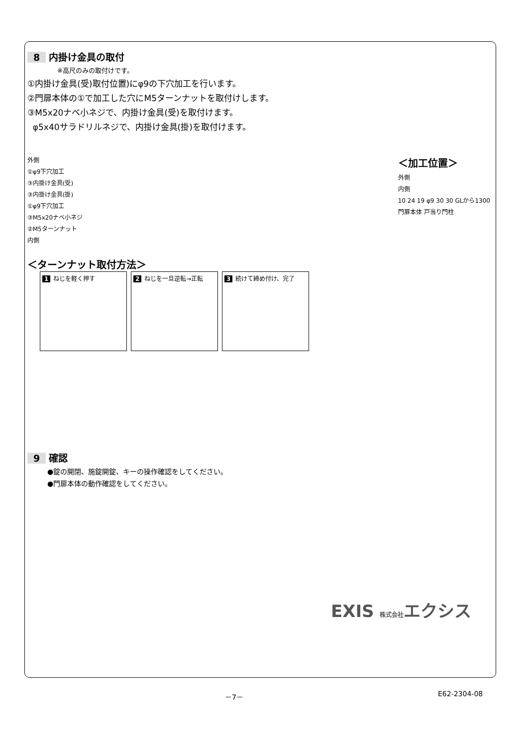8 内掛け金具の取付
※高尺のみの取付けです。
①内掛け金具(受)取付位置)にφ9の下穴加工を行います。
②門扉本体の①で加工した穴にM5ターンナットを取付けします。
③M5x20ナベ小ネジで、内掛け金具(受)を取付けます。
φ5x40サラドリルネジで、内掛け金具(掛)を取付けます。
外側
①φ9下穴加工
③内掛け金具(受)
③内掛け金具(掛)
①φ9下穴加工
③M5x20ナベ小ネジ
②M5ターンナット
内側
＜加工位置＞
外側
内側
10 24 19 φ9 30 30 GLから1300
門扉本体 戸当り門柱
＜ターンナット取付方法＞
1 ねじを軽く押す 2 ねじを一旦逆転→正転 3 続けて締め付け、完了
9 確認
●錠の開閉、施錠開錠、キーの操作確認をしてください。
●門扉本体の動作確認をしてください。
EXIS 株式会社エクシス
－7－ E62-2304-08